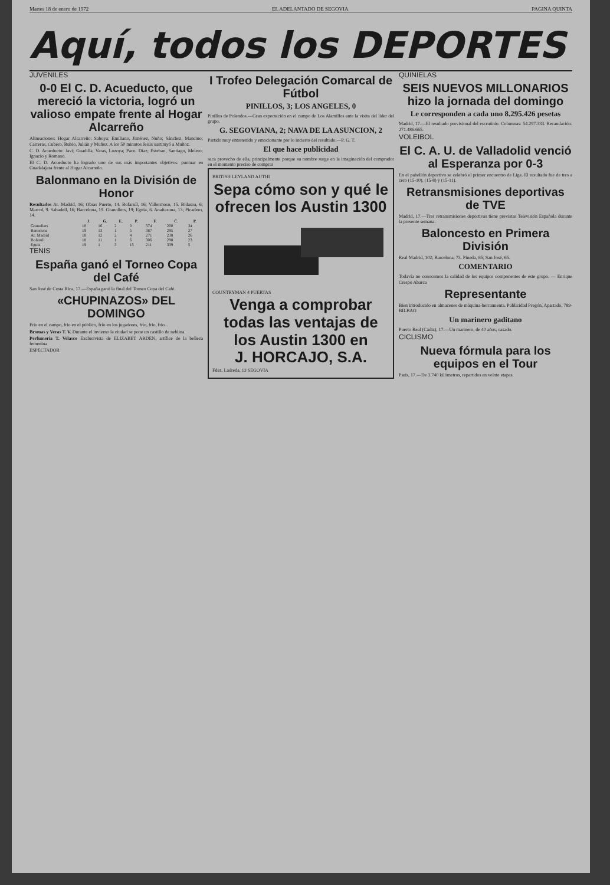Martes 18 de enero de 1972 EL ADELANTADO DE SEGOVIA PAGINA QUINTA
Aquí, todos los DEPORTES
JUVENILES
0-0 El C. D. Acueducto, que mereció la victoria, logró un valioso empate frente al Hogar Alcarreño
Alineaciones: Hogar Alcarreño: Saboya; Emiliano, Jiménez, Nuño; Sánchez, Mancino; Carreras, Cubero, Rubio, Julián y Muñoz. A los 50 minutos Jesús sustituyó a Muñoz.
C. D. Acueducto: Javi; Guadilla, Varas, Lozoya; Paco, Díaz; Esteban, Santiago, Melero; Ignacio y Romano.
El C. D. Acueducto ha logrado uno de sus más importantes objetivos: puntuar en Guadalajara frente al Hogar Alcarreño.
Balonmano en la División de Honor
Resultados At. Madrid, 16; Obras Puerto, 14. Bofarull, 16; Vallermoso, 15. Bidasoa, 6; Marcol, 9. Sabadell, 16; Barcelona, 19. Granollers, 19; Eguía, 6. Anaitasuna, 13; Picadero, 14.
| | J. | G. | E. | P. | F. | C. | P. |
| --- | --- | --- | --- | --- | --- | --- | --- |
| Granollers | 18 | 16 | 2 | 0 | 374 | 200 | 34 |
| Barcelona | 19 | 13 | 1 | 5 | 387 | 295 | 27 |
| At. Madrid | 18 | 12 | 2 | 4 | 271 | 238 | 26 |
| Bofarull | 18 | 11 | 1 | 6 | 306 | 298 | 23 |
| Eguía | 19 | 1 | 3 | 15 | 211 | 339 | 5 |
TENIS
España ganó el Torneo Copa del Café
San José de Costa Rica, 17.—España ganó la final del Torneo Copa del Café.
«CHUPINAZOS» DEL DOMINGO
Frío en el campo, frío en el público, frío en los jugadores, frío, frío, frío...
Bromas y Veras T. V. Durante el invierno la ciudad se pone un castillo de neblina.
Perfumería T. Velasco Exclusivista de ELIZABET ARDEN, artífice de la belleza femenina
ESPECTADOR
I Trofeo Delegación Comarcal de Fútbol
PINILLOS, 3; LOS ANGELES, 0
Pinillos de Polendos.—Gran expectación en el campo de Los Alamillos ante la visita del líder del grupo.
G. SEGOVIANA, 2; NAVA DE LA ASUNCION, 2
Partido muy entretenido y emocionante por lo incierto del resultado.—P. G. T.
El que hace publicidad
saca provecho de ella, principalmente porque su nombre surge en la imaginación del comprador en el momento preciso de comprar
BRITISH LEYLAND AUTHI
Sepa cómo son y qué le ofrecen los Austin 1300
COUNTRYMAN 4 PUERTAS
Venga a comprobar todas las ventajas de los Austin 1300 en
J. HORCAJO, S.A.
Fdez. Ladreda, 13 SEGOVIA
QUINIELAS
SEIS NUEVOS MILLONARIOS hizo la jornada del domingo
Le corresponden a cada uno 8.295.426 pesetas
Madrid, 17.—El resultado provisional del escrutinio. Columnas: 54.297.333. Recaudación: 271.486.665.
VOLEIBOL
El C. A. U. de Valladolid venció al Esperanza por 0-3
En el pabellón deportivo se celebró el primer encuentro de Liga. El resultado fue de tres a cero (15-10), (15-8) y (15-11).
Retransmisiones deportivas de TVE
Madrid, 17.—Tres retransmisiones deportivas tiene previstas Televisión Española durante la presente semana.
Baloncesto en Primera División
Real Madrid, 102; Barcelona, 73. Pineda, 65; San José, 65.
COMENTARIO
Todavía no conocemos la calidad de los equipos componentes de este grupo. — Enrique Crespo Abarca
Representante
Bien introducido en almacenes de máquina-herramienta. Publicidad Pregón, Apartado, 789-BILBAO
Un marinero gaditano
Puerto Real (Cádiz), 17.—Un marinero, de 40 años, casado.
CICLISMO
Nueva fórmula para los equipos en el Tour
París, 17.—De 3.740 kilómetros, repartidos en veinte etapas.